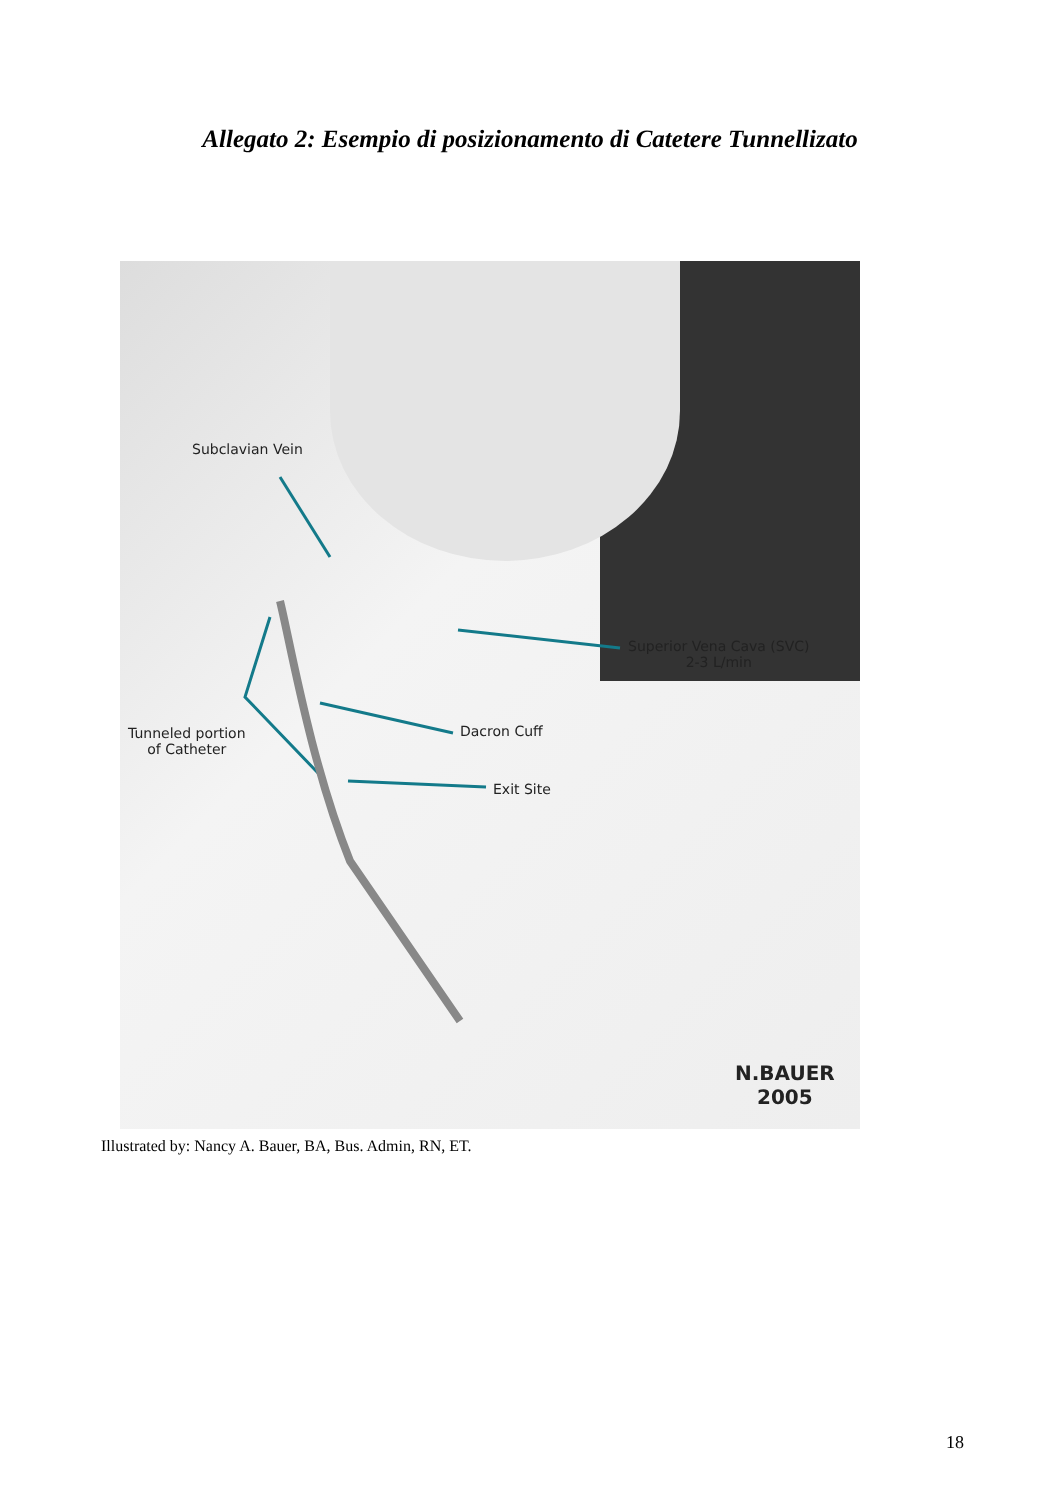Allegato 2: Esempio di posizionamento di Catetere Tunnellizato
Subclavian Vein
Superior Vena Cava (SVC)
2-3 L/min
Dacron Cuff
Tunneled portion
of Catheter
Exit Site
N.BAUER
2005
Illustrated by: Nancy A. Bauer, BA, Bus. Admin, RN, ET.
18